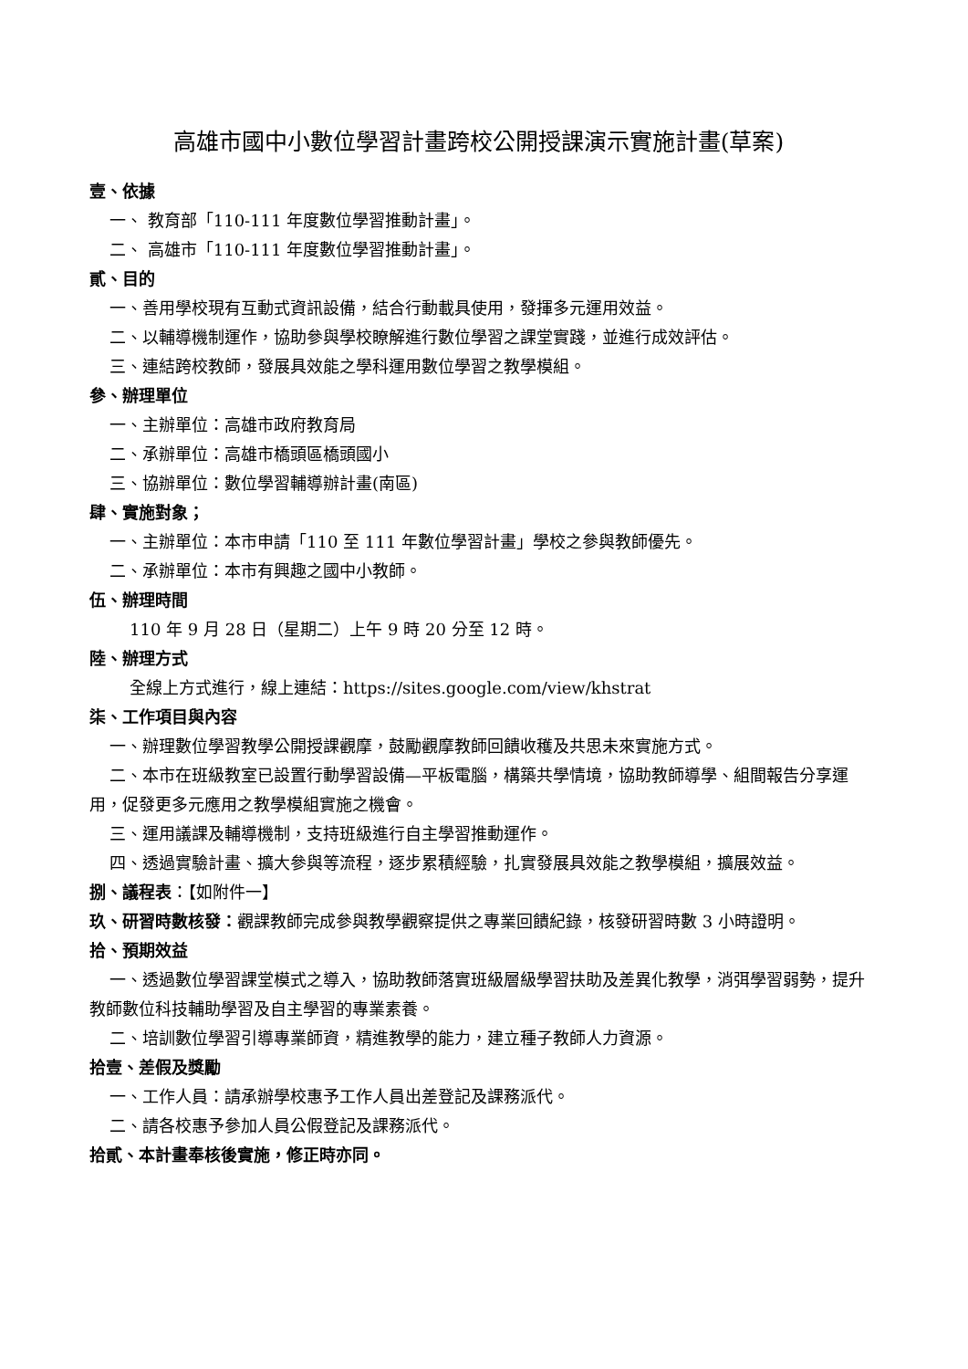高雄市國中小數位學習計畫跨校公開授課演示實施計畫(草案)
壹、依據
一、 教育部「110-111 年度數位學習推動計畫」。
二、 高雄市「110-111 年度數位學習推動計畫」。
貳、目的
一、善用學校現有互動式資訊設備，結合行動載具使用，發揮多元運用效益。
二、以輔導機制運作，協助參與學校瞭解進行數位學習之課堂實踐，並進行成效評估。
三、連結跨校教師，發展具效能之學科運用數位學習之教學模組。
參、辦理單位
一、主辦單位：高雄市政府教育局
二、承辦單位：高雄市橋頭區橋頭國小
三、協辦單位：數位學習輔導辦計畫(南區)
肆、實施對象；
一、主辦單位：本市申請「110 至 111 年數位學習計畫」學校之參與教師優先。
二、承辦單位：本市有興趣之國中小教師。
伍、辦理時間
110 年 9 月 28 日（星期二）上午 9 時 20 分至 12 時。
陸、辦理方式
全線上方式進行，線上連結：https://sites.google.com/view/khstrat
柒、工作項目與內容
一、辦理數位學習教學公開授課觀摩，鼓勵觀摩教師回饋收穫及共思未來實施方式。
二、本市在班級教室已設置行動學習設備—平板電腦，構築共學情境，協助教師導學、組間報告分享運用，促發更多元應用之教學模組實施之機會。
三、運用議課及輔導機制，支持班級進行自主學習推動運作。
四、透過實驗計畫、擴大參與等流程，逐步累積經驗，扎實發展具效能之教學模組，擴展效益。
捌、議程表：【如附件一】
玖、研習時數核發：觀課教師完成參與教學觀察提供之專業回饋紀錄，核發研習時數 3 小時證明。
拾、預期效益
一、透過數位學習課堂模式之導入，協助教師落實班級層級學習扶助及差異化教學，消弭學習弱勢，提升教師數位科技輔助學習及自主學習的專業素養。
二、培訓數位學習引導專業師資，精進教學的能力，建立種子教師人力資源。
拾壹、差假及獎勵
一、工作人員：請承辦學校惠予工作人員出差登記及課務派代。
二、請各校惠予參加人員公假登記及課務派代。
拾貳、本計畫奉核後實施，修正時亦同。